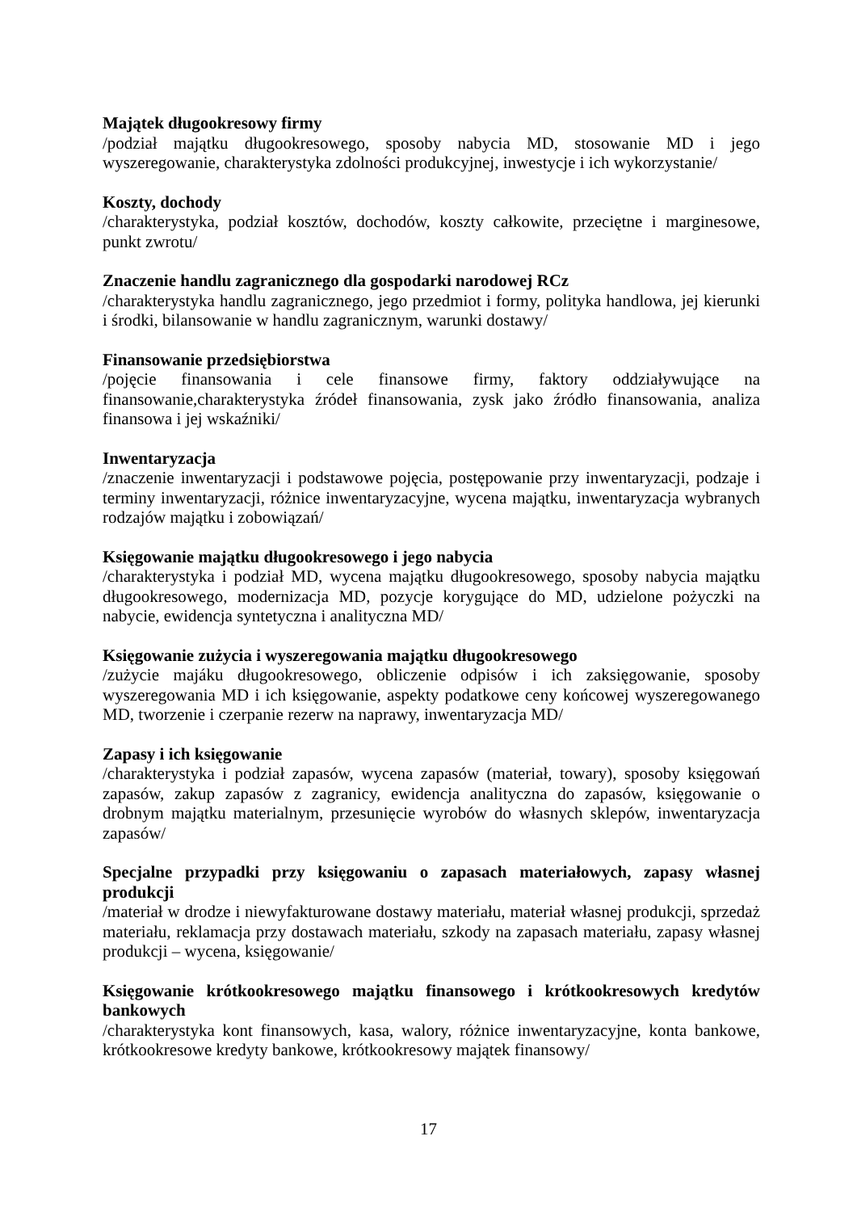Majątek długookresowy firmy
/podział majątku długookresowego, sposoby nabycia MD, stosowanie MD i jego wyszeregowanie, charakterystyka zdolności produkcyjnej, inwestycje i ich wykorzystanie/
Koszty, dochody
/charakterystyka, podział kosztów, dochodów, koszty całkowite, przeciętne i marginesowe, punkt zwrotu/
Znaczenie handlu zagranicznego dla gospodarki narodowej RCz
/charakterystyka handlu zagranicznego, jego przedmiot i formy, polityka handlowa, jej kierunki i środki, bilansowanie w handlu zagranicznym, warunki dostawy/
Finansowanie przedsiębiorstwa
/pojęcie finansowania i cele finansowe firmy, faktory oddziaływujące na finansowanie,charakterystyka źródeł finansowania, zysk jako źródło finansowania, analiza finansowa i jej wskaźniki/
Inwentaryzacja
/znaczenie inwentaryzacji i podstawowe pojęcia, postępowanie przy inwentaryzacji, podzaje i terminy inwentaryzacji, różnice inwentaryzacyjne, wycena majątku, inwentaryzacja wybranych rodzajów majątku i zobowiązań/
Księgowanie majątku długookresowego i jego nabycia
/charakterystyka i podział MD, wycena majątku długookresowego, sposoby nabycia majątku długookresowego, modernizacja MD, pozycje korygujące do MD, udzielone pożyczki na nabycie, ewidencja syntetyczna i analityczna MD/
Księgowanie zużycia i wyszeregowania majątku długookresowego
/zużycie majáku długookresowego, obliczenie odpisów i ich zaksięgowanie, sposoby wyszeregowania MD i ich księgowanie, aspekty podatkowe ceny końcowej wyszeregowanego MD, tworzenie i czerpanie rezerw na naprawy, inwentaryzacja MD/
Zapasy i ich księgowanie
/charakterystyka i podział zapasów, wycena zapasów (materiał, towary), sposoby księgowań zapasów, zakup zapasów z zagranicy, ewidencja analityczna do zapasów, księgowanie o drobnym majątku materialnym, przesunięcie wyrobów do własnych sklepów, inwentaryzacja zapasów/
Specjalne przypadki przy księgowaniu o zapasach materiałowych, zapasy własnej produkcji
/materiał w drodze i niewyfakturowane dostawy materiału, materiał własnej produkcji, sprzedaż materiału, reklamacja przy dostawach materiału, szkody na zapasach materiału, zapasy własnej produkcji – wycena, księgowanie/
Księgowanie krótkookresowego majątku finansowego i krótkookresowych kredytów bankowych
/charakterystyka kont finansowych, kasa, walory, różnice inwentaryzacyjne, konta bankowe, krótkookresowe kredyty bankowe, krótkookresowy majątek finansowy/
17